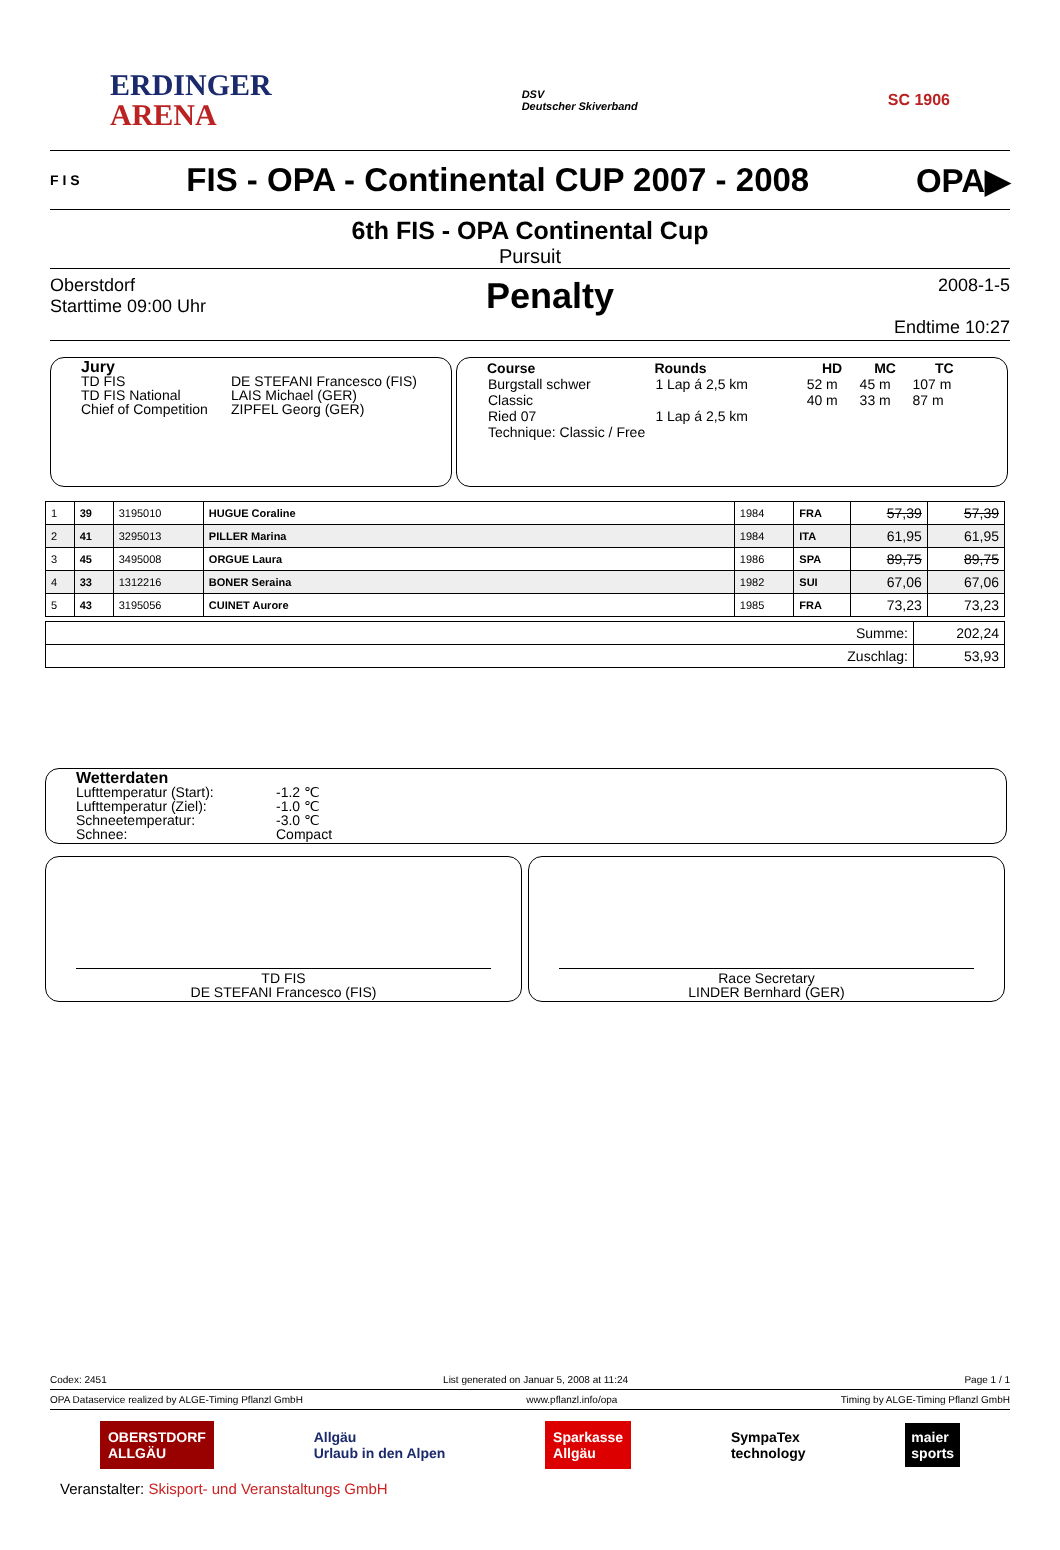ERDINGER
ARENA
DSV
Deutscher Skiverband
SC 1906
F I S FIS - OPA - Continental CUP 2007 - 2008 OPA▶
6th FIS - OPA Continental Cup
Pursuit
Oberstdorf
Starttime 09:00 Uhr
Penalty
2008-1-5
Endtime 10:27
Jury
| TD FIS | DE STEFANI Francesco (FIS) |
| TD FIS National | LAIS Michael (GER) |
| Chief of Competition | ZIPFEL Georg (GER) |
| Course | Rounds | HD | MC | TC |
| --- | --- | --- | --- | --- |
| Burgstall schwer | 1 Lap á 2,5 km | 52 m | 45 m | 107 m |
| Classic | | 40 m | 33 m | 87 m |
| Ried 07 | 1 Lap á 2,5 km | | | |
| Technique: Classic / Free | | | | |
| 1 | 39 | 3195010 | HUGUE Coraline | 1984 | FRA | 57,39 | 57,39 |
| 2 | 41 | 3295013 | PILLER Marina | 1984 | ITA | 61,95 | 61,95 |
| 3 | 45 | 3495008 | ORGUE Laura | 1986 | SPA | 89,75 | 89,75 |
| 4 | 33 | 1312216 | BONER Seraina | 1982 | SUI | 67,06 | 67,06 |
| 5 | 43 | 3195056 | CUINET Aurore | 1985 | FRA | 73,23 | 73,23 |
| Summe: | 202,24 |
| Zuschlag: | 53,93 |
Wetterdaten
| Lufttemperatur (Start): | -1.2 ℃ |
| Lufttemperatur (Ziel): | -1.0 ℃ |
| Schneetemperatur: | -3.0 ℃ |
| Schnee: | Compact |
TD FIS
DE STEFANI Francesco (FIS)
Race Secretary
LINDER Bernhard (GER)
Codex: 2451 List generated on Januar 5, 2008 at 11:24 Page 1 / 1
OPA Dataservice realized by ALGE-Timing Pflanzl GmbH www.pflanzl.info/opa Timing by ALGE-Timing Pflanzl GmbH
OBERSTDORF
ALLGÄU Allgäu
Urlaub in den Alpen Sparkasse
Allgäu SympaTex
technology maier
sports
Veranstalter: Skisport- und Veranstaltungs GmbH